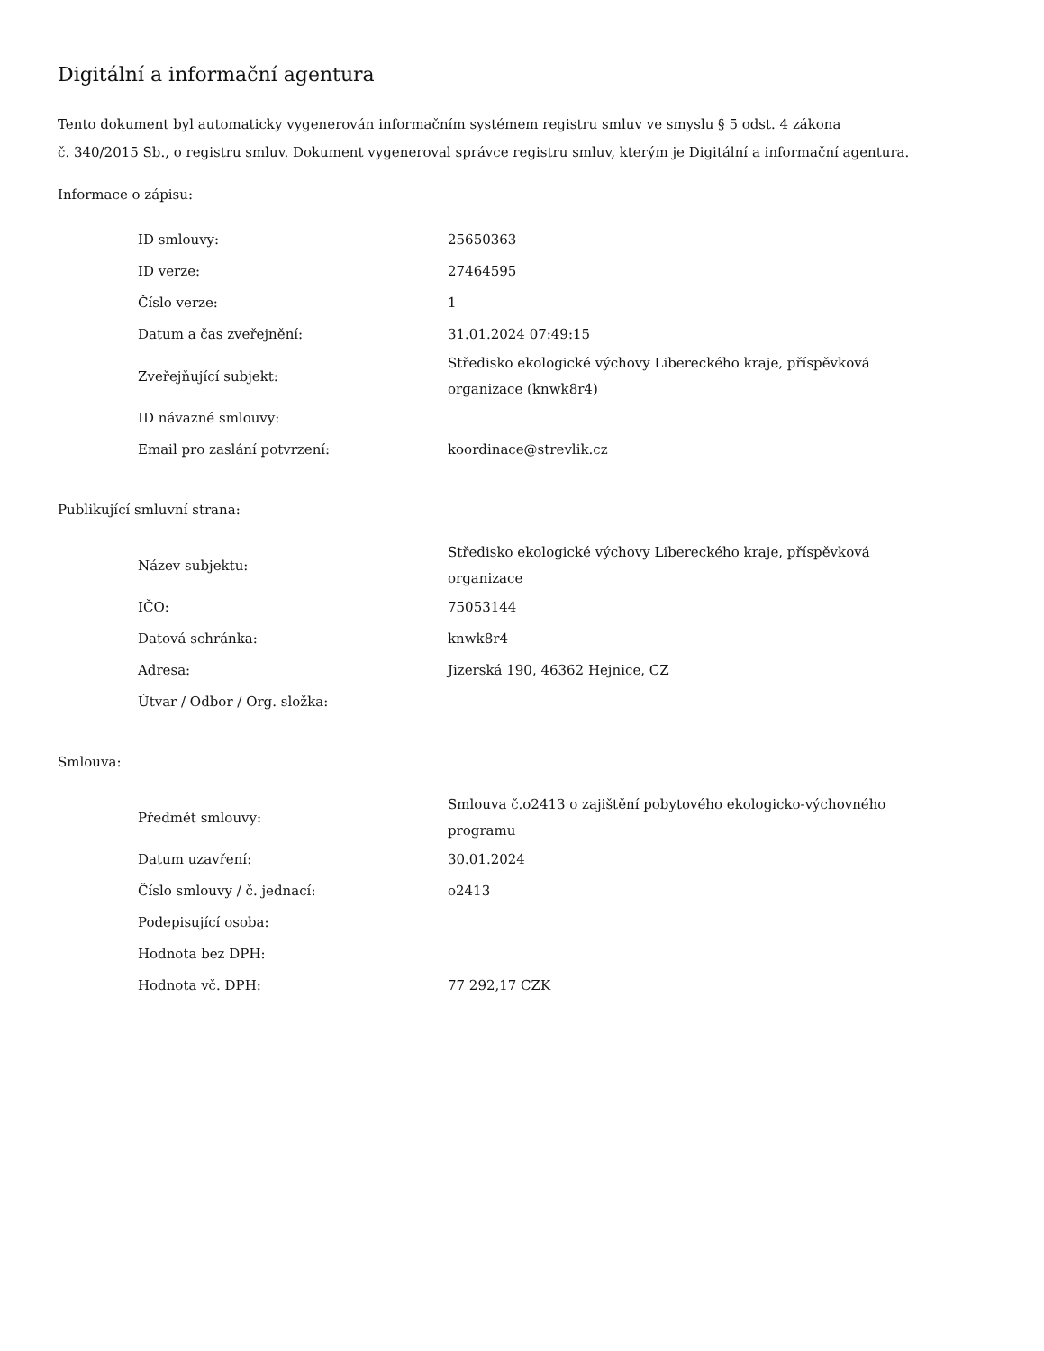Digitální a informační agentura
Tento dokument byl automaticky vygenerován informačním systémem registru smluv ve smyslu § 5 odst. 4 zákona
č. 340/2015 Sb., o registru smluv. Dokument vygeneroval správce registru smluv, kterým je Digitální a informační agentura.
Informace o zápisu:
| ID smlouvy: | 25650363 |
| ID verze: | 27464595 |
| Číslo verze: | 1 |
| Datum a čas zveřejnění: | 31.01.2024 07:49:15 |
| Zveřejňující subjekt: | Středisko ekologické výchovy Libereckého kraje, příspěvková organizace (knwk8r4) |
| ID návazné smlouvy: | |
| Email pro zaslání potvrzení: | koordinace@strevlik.cz |
Publikující smluvní strana:
| Název subjektu: | Středisko ekologické výchovy Libereckého kraje, příspěvková organizace |
| IČO: | 75053144 |
| Datová schránka: | knwk8r4 |
| Adresa: | Jizerská 190, 46362 Hejnice, CZ |
| Útvar / Odbor / Org. složka: | |
Smlouva:
| Předmět smlouvy: | Smlouva č.o2413 o zajištění pobytového ekologicko-výchovného programu |
| Datum uzavření: | 30.01.2024 |
| Číslo smlouvy / č. jednací: | o2413 |
| Podepisující osoba: | |
| Hodnota bez DPH: | |
| Hodnota vč. DPH: | 77 292,17 CZK |